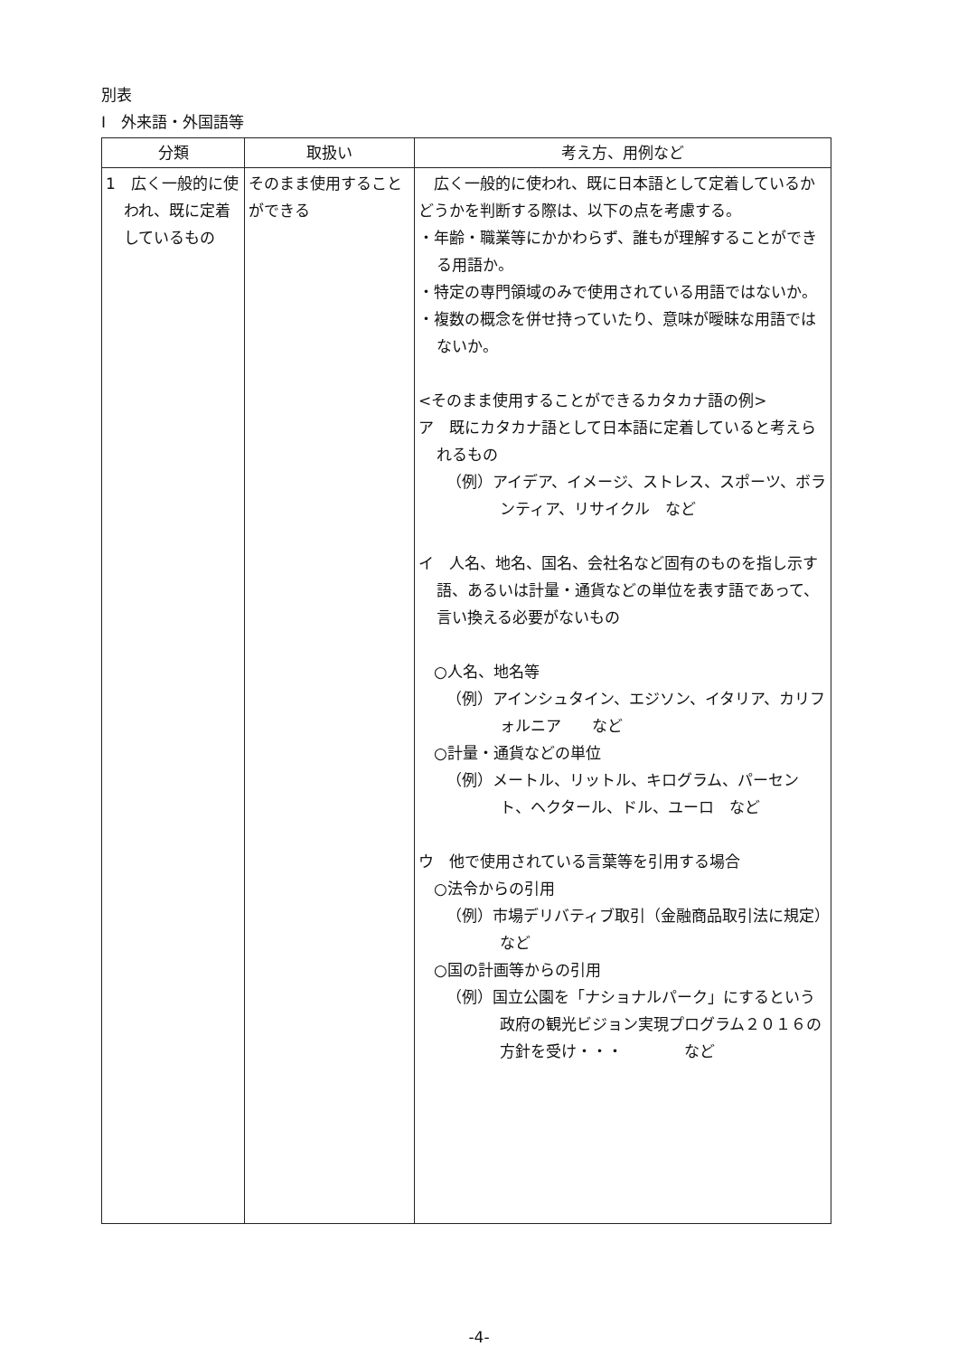別表
Ⅰ　外来語・外国語等
| 分類 | 取扱い | 考え方、用例など |
| --- | --- | --- |
| 1 広く一般的に使われ、既に定着しているもの | そのまま使用することができる | 広く一般的に使われ、既に日本語として定着しているかどうかを判断する際は、以下の点を考慮する。 ・年齢・職業等にかかわらず、誰もが理解することができる用語か。 ・特定の専門領域のみで使用されている用語ではないか。 ・複数の概念を併せ持っていたり、意味が曖昧な用語ではないか。 <そのまま使用することができるカタカナ語の例> ア 既にカタカナ語として日本語に定着していると考えられるもの （例）アイデア、イメージ、ストレス、スポーツ、ボランティア、リサイクル など イ 人名、地名、国名、会社名など固有のものを指し示す語、あるいは計量・通貨などの単位を表す語であって、言い換える必要がないもの ○人名、地名等 （例）アインシュタイン、エジソン、イタリア、カリフォルニア など ○計量・通貨などの単位 （例）メートル、リットル、キログラム、パーセント、ヘクタール、ドル、ユーロ など ウ 他で使用されている言葉等を引用する場合 ○法令からの引用 （例）市場デリバティブ取引（金融商品取引法に規定） など ○国の計画等からの引用 （例）国立公園を「ナショナルパーク」にするという政府の観光ビジョン実現プログラム２０１６の方針を受け・・・ など |
-4-